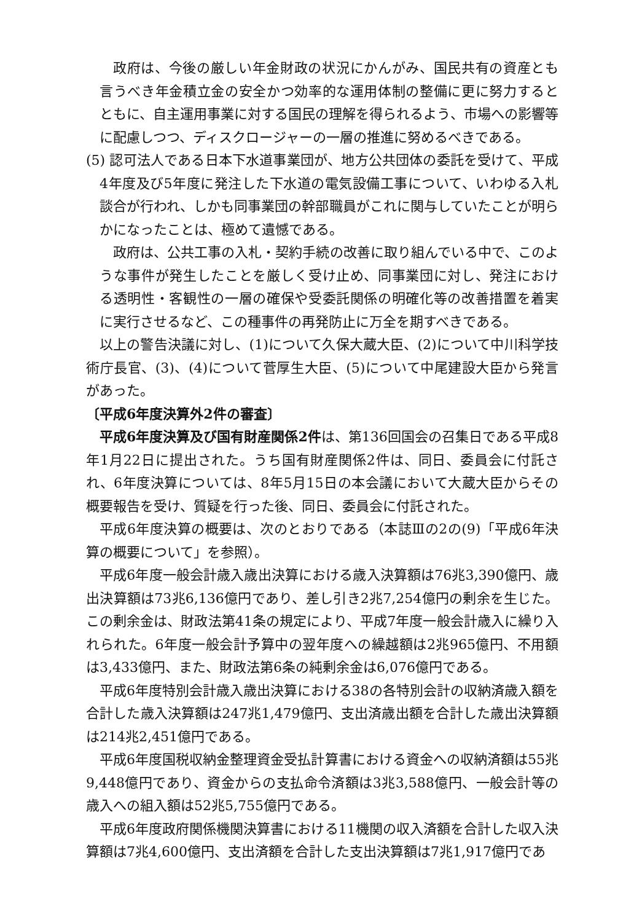政府は、今後の厳しい年金財政の状況にかんがみ、国民共有の資産とも言うべき年金積立金の安全かつ効率的な運用体制の整備に更に努力するとともに、自主運用事業に対する国民の理解を得られるよう、市場への影響等に配慮しつつ、ディスクロージャーの一層の推進に努めるべきである。
(5) 認可法人である日本下水道事業団が、地方公共団体の委託を受けて、平成4年度及び5年度に発注した下水道の電気設備工事について、いわゆる入札談合が行われ、しかも同事業団の幹部職員がこれに関与していたことが明らかになったことは、極めて遺憾である。
政府は、公共工事の入札・契約手続の改善に取り組んでいる中で、このような事件が発生したことを厳しく受け止め、同事業団に対し、発注における透明性・客観性の一層の確保や受委託関係の明確化等の改善措置を着実に実行させるなど、この種事件の再発防止に万全を期すべきである。
以上の警告決議に対し、(1)について久保大蔵大臣、(2)について中川科学技術庁長官、(3)、(4)について菅厚生大臣、(5)について中尾建設大臣から発言があった。
〔平成6年度決算外2件の審査〕
平成6年度決算及び国有財産関係2件は、第136回国会の召集日である平成8年1月22日に提出された。うち国有財産関係2件は、同日、委員会に付託され、6年度決算については、8年5月15日の本会議において大蔵大臣からその概要報告を受け、質疑を行った後、同日、委員会に付託された。
平成6年度決算の概要は、次のとおりである（本誌Ⅲの2の(9)「平成6年決算の概要について」を参照）。
平成6年度一般会計歳入歳出決算における歳入決算額は76兆3,390億円、歳出決算額は73兆6,136億円であり、差し引き2兆7,254億円の剰余を生じた。この剰余金は、財政法第41条の規定により、平成7年度一般会計歳入に繰り入れられた。6年度一般会計予算中の翌年度への繰越額は2兆965億円、不用額は3,433億円、また、財政法第6条の純剰余金は6,076億円である。
平成6年度特別会計歳入歳出決算における38の各特別会計の収納済歳入額を合計した歳入決算額は247兆1,479億円、支出済歳出額を合計した歳出決算額は214兆2,451億円である。
平成6年度国税収納金整理資金受払計算書における資金への収納済額は55兆9,448億円であり、資金からの支払命令済額は3兆3,588億円、一般会計等の歳入への組入額は52兆5,755億円である。
平成6年度政府関係機関決算書における11機関の収入済額を合計した収入決算額は7兆4,600億円、支出済額を合計した支出決算額は7兆1,917億円であ